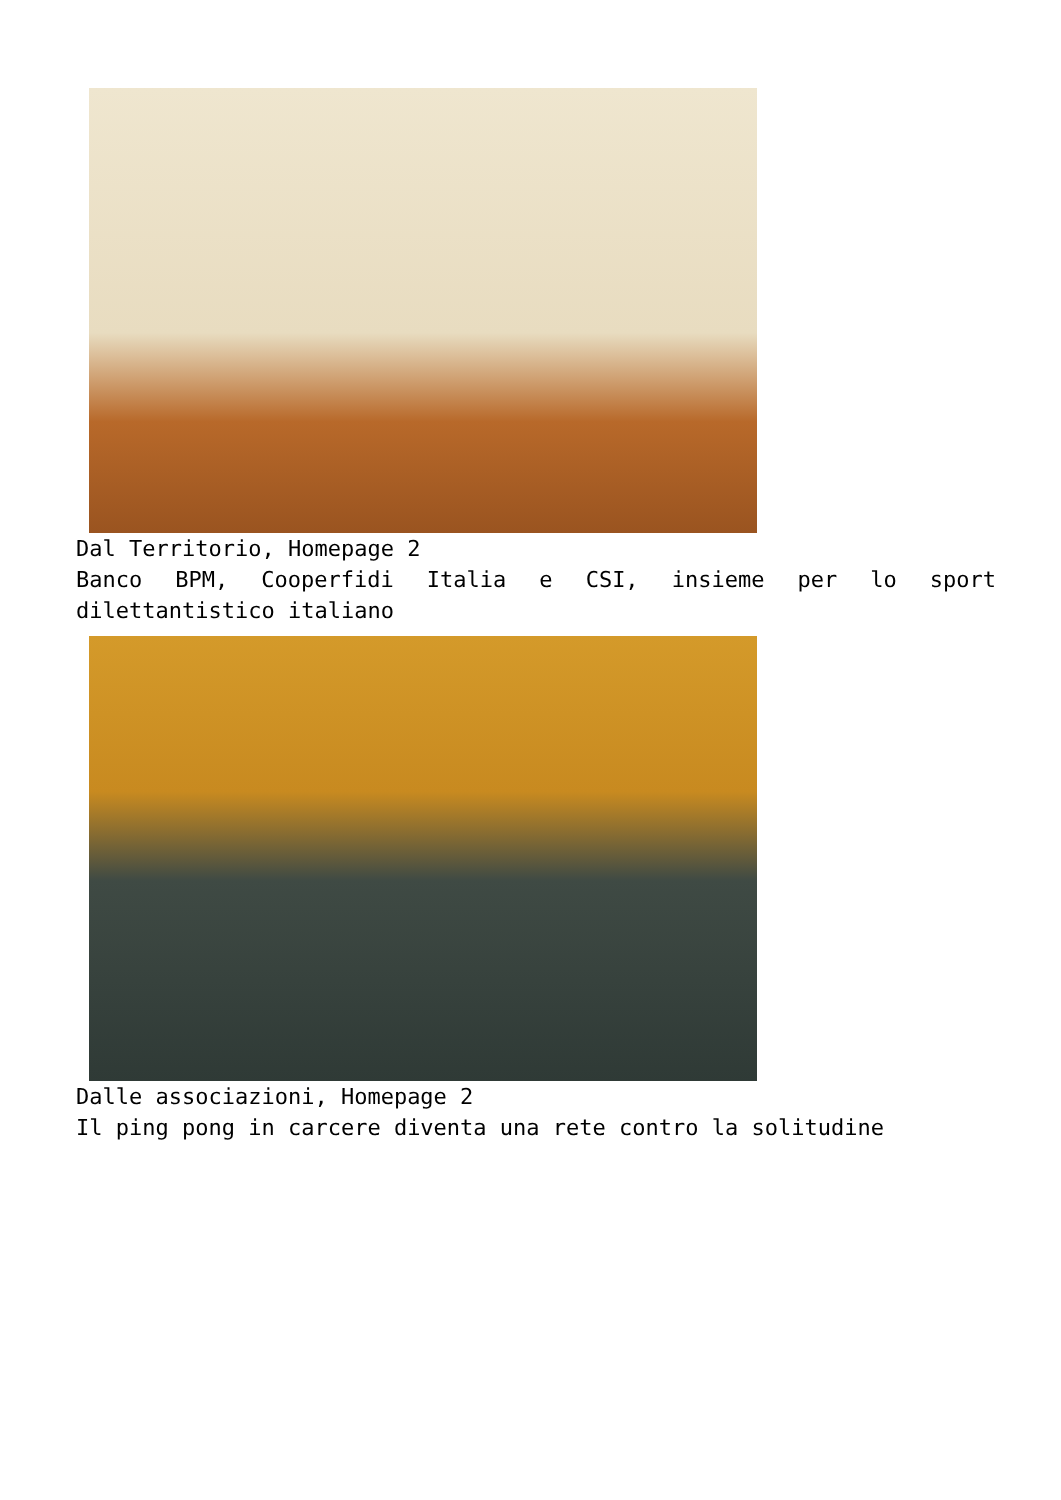Dal Territorio, Homepage 2
Banco BPM, Cooperfidi Italia e CSI, insieme per lo sport dilettantistico italiano
Dalle associazioni, Homepage 2
Il ping pong in carcere diventa una rete contro la solitudine